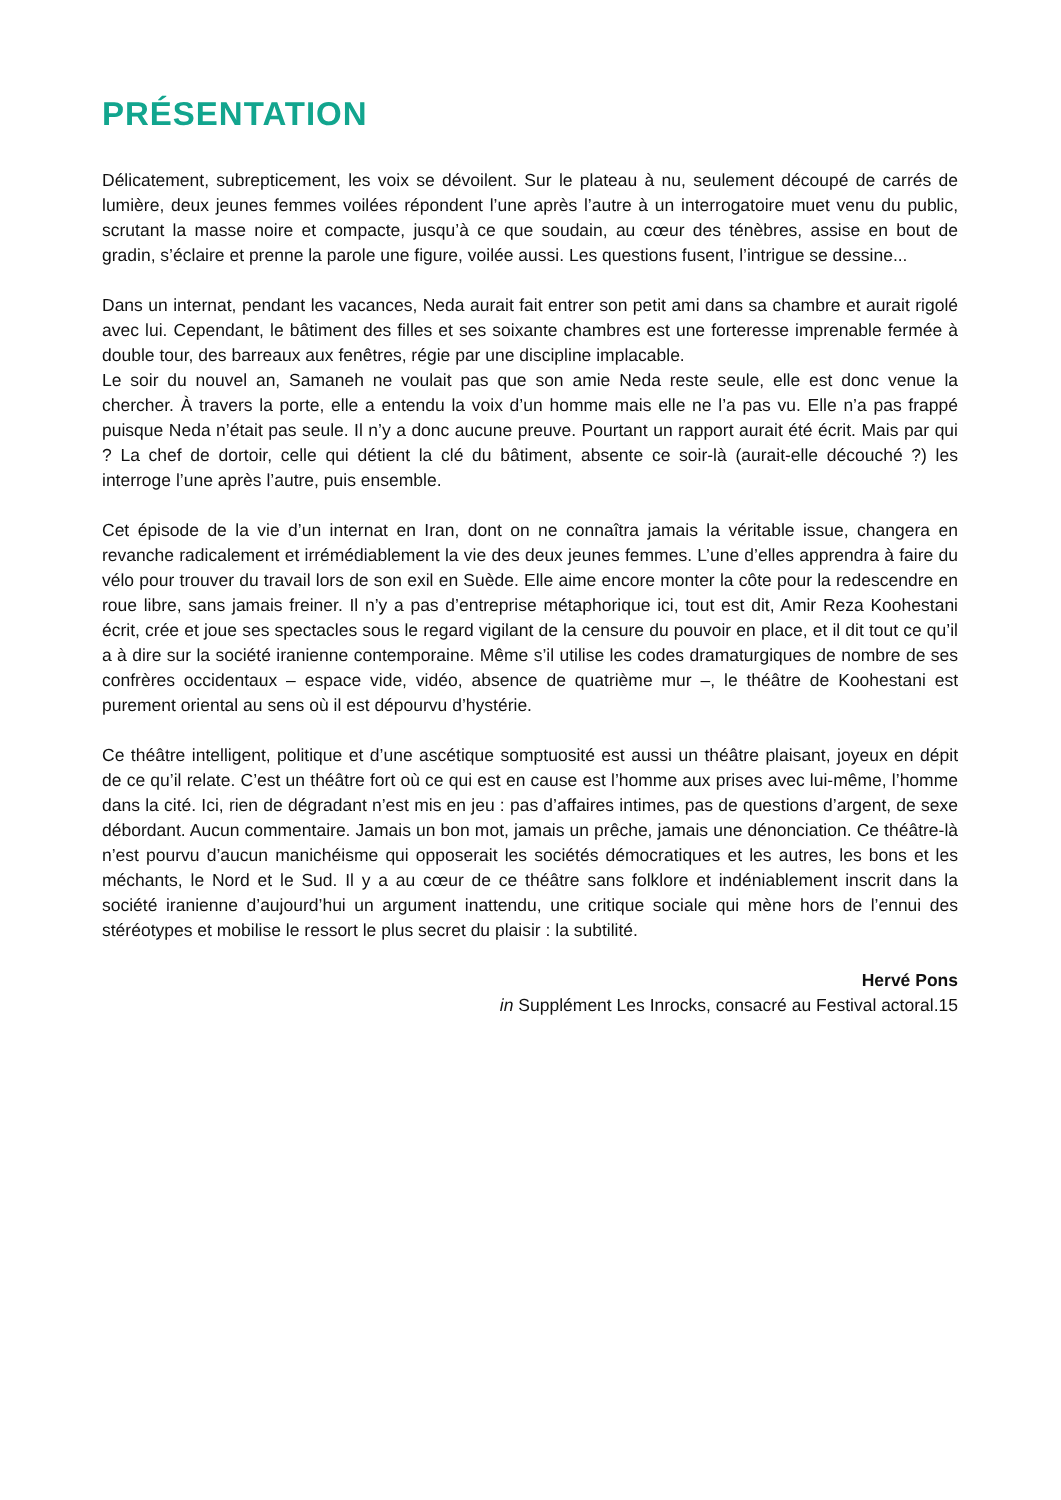PRÉSENTATION
Délicatement, subrepticement, les voix se dévoilent. Sur le plateau à nu, seulement découpé de carrés de lumière, deux jeunes femmes voilées répondent l’une après l’autre à un interrogatoire muet venu du public, scrutant la masse noire et compacte, jusqu’à ce que soudain, au cœur des ténèbres, assise en bout de gradin, s’éclaire et prenne la parole une figure, voilée aussi. Les questions fusent, l’intrigue se dessine...
Dans un internat, pendant les vacances, Neda aurait fait entrer son petit ami dans sa chambre et aurait rigolé avec lui. Cependant, le bâtiment des filles et ses soixante chambres est une forteresse imprenable fermée à double tour, des barreaux aux fenêtres, régie par une discipline implacable.
Le soir du nouvel an, Samaneh ne voulait pas que son amie Neda reste seule, elle est donc venue la chercher. À travers la porte, elle a entendu la voix d’un homme mais elle ne l’a pas vu. Elle n’a pas frappé puisque Neda n’était pas seule. Il n’y a donc aucune preuve. Pourtant un rapport aurait été écrit. Mais par qui ? La chef de dortoir, celle qui détient la clé du bâtiment, absente ce soir-là (aurait-elle découché ?) les interroge l’une après l’autre, puis ensemble.
Cet épisode de la vie d’un internat en Iran, dont on ne connaîtra jamais la véritable issue, changera en revanche radicalement et irrémédiablement la vie des deux jeunes femmes. L’une d’elles apprendra à faire du vélo pour trouver du travail lors de son exil en Suède. Elle aime encore monter la côte pour la redescendre en roue libre, sans jamais freiner. Il n’y a pas d’entreprise métaphorique ici, tout est dit, Amir Reza Koohestani écrit, crée et joue ses spectacles sous le regard vigilant de la censure du pouvoir en place, et il dit tout ce qu’il a à dire sur la société iranienne contemporaine. Même s’il utilise les codes dramaturgiques de nombre de ses confrères occidentaux – espace vide, vidéo, absence de quatrième mur –, le théâtre de Koohestani est purement oriental au sens où il est dépourvu d’hystérie.
Ce théâtre intelligent, politique et d’une ascétique somptuosité est aussi un théâtre plaisant, joyeux en dépit de ce qu’il relate. C’est un théâtre fort où ce qui est en cause est l’homme aux prises avec lui-même, l’homme dans la cité. Ici, rien de dégradant n’est mis en jeu : pas d’affaires intimes, pas de questions d’argent, de sexe débordant. Aucun commentaire. Jamais un bon mot, jamais un prêche, jamais une dénonciation. Ce théâtre-là n’est pourvu d’aucun manichéisme qui opposerait les sociétés démocratiques et les autres, les bons et les méchants, le Nord et le Sud. Il y a au cœur de ce théâtre sans folklore et indéniablement inscrit dans la société iranienne d’aujourd’hui un argument inattendu, une critique sociale qui mène hors de l’ennui des stéréotypes et mobilise le ressort le plus secret du plaisir : la subtilité.
Hervé Pons
in Supplément Les Inrocks, consacré au Festival actoral.15